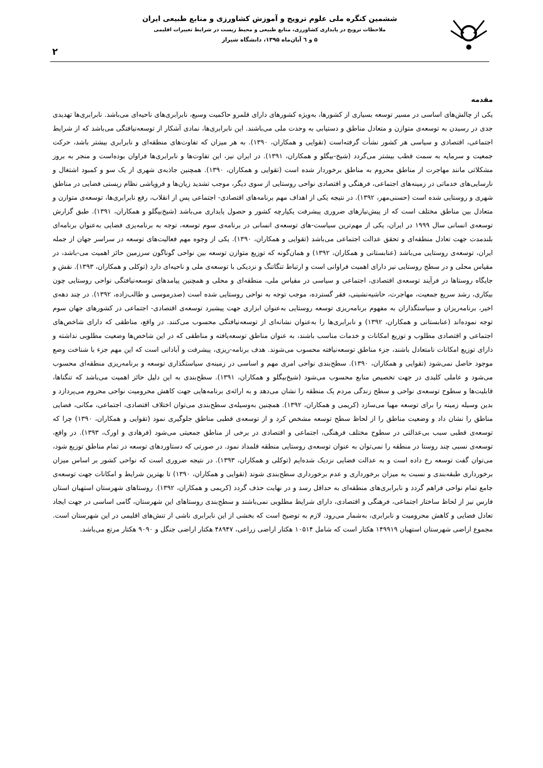ششمین کنگره ملی علوم ترویج و آموزش کشاورزی و منابع طبیعی ایران
ملاحظات ترویج در پایداری کشاورزی، منابع طبیعی و محیط زیست در شرایط تغییرات اقلیمی
۵ و ٦ آبان‌ماه ۱۳۹۵، دانشگاه شیراز
۲
مقدمه
یکی از چالش‌های اساسی در مسیر توسعه بسیاری از کشورها، به‌ویژه کشورهای دارای قلمرو حاکمیت وسیع، نابرابری‌های ناحیه‌ای می‌باشد. نابرابری‌ها تهدیدی جدی در رسیدن به توسعه‌ی متوازن و متعادل مناطق و دستیابی به وحدت ملی می‌باشند. این نابرابری‌ها، نمادی آشکار از توسعه‌نیافتگی می‌باشد که از شرایط اجتماعی، اقتصادی و سیاسی هر کشور نشأت گرفته‌است (تقوایی و همکاران، ۱۳۹۰). به هر میزان که تفاوت‌های منطقه‌ای و نابرابری بیشتر باشد، حرکت جمعیت و سرمایه به سمت قطب بیشتر می‌گردد (شیخ-بیگلو و همکاران، ۱۳۹۱). در ایران نیز، این تفاوت‌ها و نابرابری‌ها فراوان بوده‌است و منجر به بروز مشکلاتی مانند مهاجرت از مناطق محروم به مناطق برخوردار شده است (تقوایی و همکاران، ۱۳۹۰). همچنین جاذبه‌ی شهری از یک سو و کمبود اشتغال و نارسایی‌های خدماتی در زمینه‌های اجتماعی، فرهنگی و اقتصادی نواحی روستایی از سوی دیگر، موجب تشدید زیان‌ها و فروپاشی نظام زیستی فضایی در مناطق شهری و روستایی شده است (حسنی‌مهر، ۱۳۹۲). در نتیجه یکی از اهداف مهم برنامه‌های اقتصادی- اجتماعی پس از انقلاب، رفع نابرابری‌ها، توسعه‌ی متوازن و متعادل بین مناطق مختلف است که از پیش‌نیازهای ضروری پیشرفت یکپارچه کشور و حصول پایداری می‌باشد (شیخ‌بیگلو و همکاران، ۱۳۹۱). طبق گزارش توسعه‌ی انسانی سال ۱۹۹۹ در ایران، یکی از مهم‌ترین سیاست-های توسعه‌ی انسانی در برنامه‌ی سوم توسعه، توجه به برنامه‌یزی فضایی به‌عنوان برنامه‌ای بلندمدت جهت تعادل منطقه‌ای و تحقق عدالت اجتماعی می‌باشد (تقوایی و همکاران، ۱۳۹۰). یکی از وجوه مهم فعالیت‌های توسعه در سراسر جهان از جمله ایران، توسعه‌ی روستایی می‌باشد (عنابستانی و همکاران، ۱۳۹۲) و همان‌گونه که توزیع متوازن توسعه بین نواحی گوناگون سرزمین حائز اهمیت می-باشد، در مقیاس محلی و در سطح روستایی نیز دارای اهمیت فراوانی است و ارتباط تنگاتنگ و نزدیکی با توسعه‌ی ملی و ناحیه‌ای دارد (توکلی و همکاران، ۱۳۹۳). نقش و جایگاه روستاها در فرآیند توسعه‌ی اقتصادی، اجتماعی و سیاسی در مقیاس ملی، منطقه‌ای و محلی و همچنین پیامدهای توسعه‌نیافتگی نواحی روستایی چون بیکاری، رشد سریع جمعیت، مهاجرت، حاشیه‌نشینی، فقر گسترده، موجب توجه به نواحی روستایی شده است (صدرموسی و طالب‌زاده، ۱۳۹۲). در چند دهه‌ی اخیر، برنامه‌ریزان و سیاستگذاران به مفهوم برنامه‌ریزی توسعه روستایی به‌عنوان ابزاری جهت پیشبرد توسعه‌ی اقتصادی- اجتماعی در کشورهای جهان سوم توجه نموده‌اند (عنابستانی و همکاران، ۱۳۹۲) و نابرابری‌ها را به‌عنوان نشانه‌ای از توسعه‌نیافتگی محسوب می‌کنند. در واقع، مناطقی که دارای شاخص‌های اجتماعی و اقتصادی مطلوب و توزیع امکانات و خدمات مناسب باشند، به عنوان مناطق توسعه‌یافته و مناطقی که در این شاخص‌ها وضعیت مطلوبی نداشته و دارای توزیع امکانات نامتعادل باشند، جزء مناطق توسعه‌نیافته محسوب می‌شوند. هدف برنامه-ریزی، پیشرفت و آبادانی است که این مهم جزء با شناخت وضع موجود حاصل نمی‌شود (تقوایی و همکاران، ۱۳۹۰). سطح‌بندی نواحی امری مهم و اساسی در زمینه‌ی سیاستگذاری توسعه و برنامه‌ریزی منطقه‌ای محسوب می‌شود و عاملی کلیدی در جهت تخصیص منابع محسوب می‌شود (شیخ‌بیگلو و همکاران، ۱۳۹۱). سطح‌بندی به این دلیل حائز اهمیت می‌باشد که تنگناها، قابلیت‌ها و سطوح توسعه‌ی نواحی و سطح زندگی مردم یک منطقه را نشان می‌دهد و به ارائه‌ی برنامه‌هایی جهت کاهش محرومیت نواحی محروم می‌پردازد و بدین وسیله زمینه را برای توسعه مهیا می‌سازد (کریمی و همکاران، ۱۳۹۲). همچنین به‌وسیله‌ی سطح‌بندی می‌توان اختلاف اقتصادی، اجتماعی، مکانی، فضایی مناطق را نشان داد و وضعیت مناطق را از لحاظ سطح توسعه مشخص کرد و از توسعه‌ی قطبی مناطق جلوگیری نمود (تقوایی و همکاران، ۱۳۹۰) چرا که توسعه‌ی قطبی سبب بی‌عدالتی در سطوح مختلف فرهنگی، اجتماعی و اقتصادی در برخی از مناطق جمعیتی می‌شود (فرهادی و اورک، ۱۳۹۳). در واقع، توسعه‌ی نسبی چند روستا در منطقه را نمی‌توان به عنوان توسعه‌ی روستایی منطقه قلمداد نمود. در صورتی که دستاوردهای توسعه در تمام مناطق توزیع شود، می‌توان گفت توسعه رخ داده است و به عدالت فضایی نزدیک شده‌ایم (توکلی و همکاران، ۱۳۹۳). در نتیجه ضروری است که نواحی کشور بر اساس میزان برخورداری طبقه‌بندی و نسبت به میزان برخورداری و عدم برخورداری سطح‌بندی شوند (تقوایی و همکاران، ۱۳۹۰) تا بهترین شرایط و امکانات جهت توسعه‌ی جامع تمام نواحی فراهم گردد و نابرابری‌های منطقه‌ای به حداقل رسد و در نهایت حذف گردد (کریمی و همکاران، ۱۳۹۲). روستاهای شهرستان استهبان استان فارس نیز از لحاظ ساختار اجتماعی، فرهنگی و اقتصادی، دارای شرایط مطلوبی نمی‌باشند و سطح‌بندی روستاهای این شهرستان، گامی اساسی در جهت ایجاد تعادل فضایی و کاهش محرومیت و نابرابری، به‌شمار می‌رود. لازم به توضیح است که بخشی از این نابرابری ناشی از تنش‌های اقلیمی در این شهرستان است. مجموع اراضی شهرستان استهبان ۱۴۹۹۱۹ هکتار است که شامل ۱۰۵۱۴ هکتار اراضی زراعی، ۴۸۹۴۷ هکتار اراضی جنگل و ۹۰۹۰ هکتار مرتع می‌باشد.